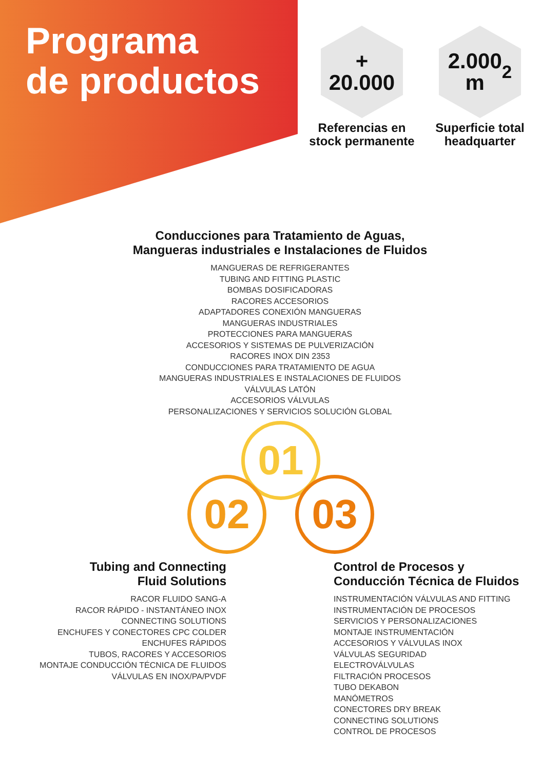Programa
de productos
+
20.000
Referencias en stock permanente
2.000
m<sup>2</sup>
Superficie total headquarter
Conducciones para Tratamiento de Aguas,
Mangueras industriales e Instalaciones de Fluidos
MANGUERAS DE REFRIGERANTES
TUBING AND FITTING PLASTIC
BOMBAS DOSIFICADORAS
RACORES ACCESORIOS
ADAPTADORES CONEXIÓN MANGUERAS
MANGUERAS INDUSTRIALES
PROTECCIONES PARA MANGUERAS
ACCESORIOS Y SISTEMAS DE PULVERIZACIÓN
RACORES INOX DIN 2353
CONDUCCIONES PARA TRATAMIENTO DE AGUA
MANGUERAS INDUSTRIALES E INSTALACIONES DE FLUIDOS
VÁLVULAS LATÓN
ACCESORIOS VÁLVULAS
PERSONALIZACIONES Y SERVICIOS SOLUCIÓN GLOBAL
01
02 03
Tubing and Connecting
Fluid Solutions
RACOR FLUIDO SANG-A
RACOR RÁPIDO - INSTANTÁNEO INOX
CONNECTING SOLUTIONS
ENCHUFES Y CONECTORES CPC COLDER
ENCHUFES RÁPIDOS
TUBOS, RACORES Y ACCESORIOS
MONTAJE CONDUCCIÓN TÉCNICA DE FLUIDOS
VÁLVULAS EN INOX/PA/PVDF
Control de Procesos y
Conducción Técnica de Fluidos
INSTRUMENTACIÓN VÁLVULAS AND FITTING
INSTRUMENTACIÓN DE PROCESOS
SERVICIOS Y PERSONALIZACIONES
MONTAJE INSTRUMENTACIÓN
ACCESORIOS Y VÁLVULAS INOX
VÁLVULAS SEGURIDAD
ELECTROVÁLVULAS
FILTRACIÓN PROCESOS
TUBO DEKABON
MANÓMETROS
CONECTORES DRY BREAK
CONNECTING SOLUTIONS
CONTROL DE PROCESOS